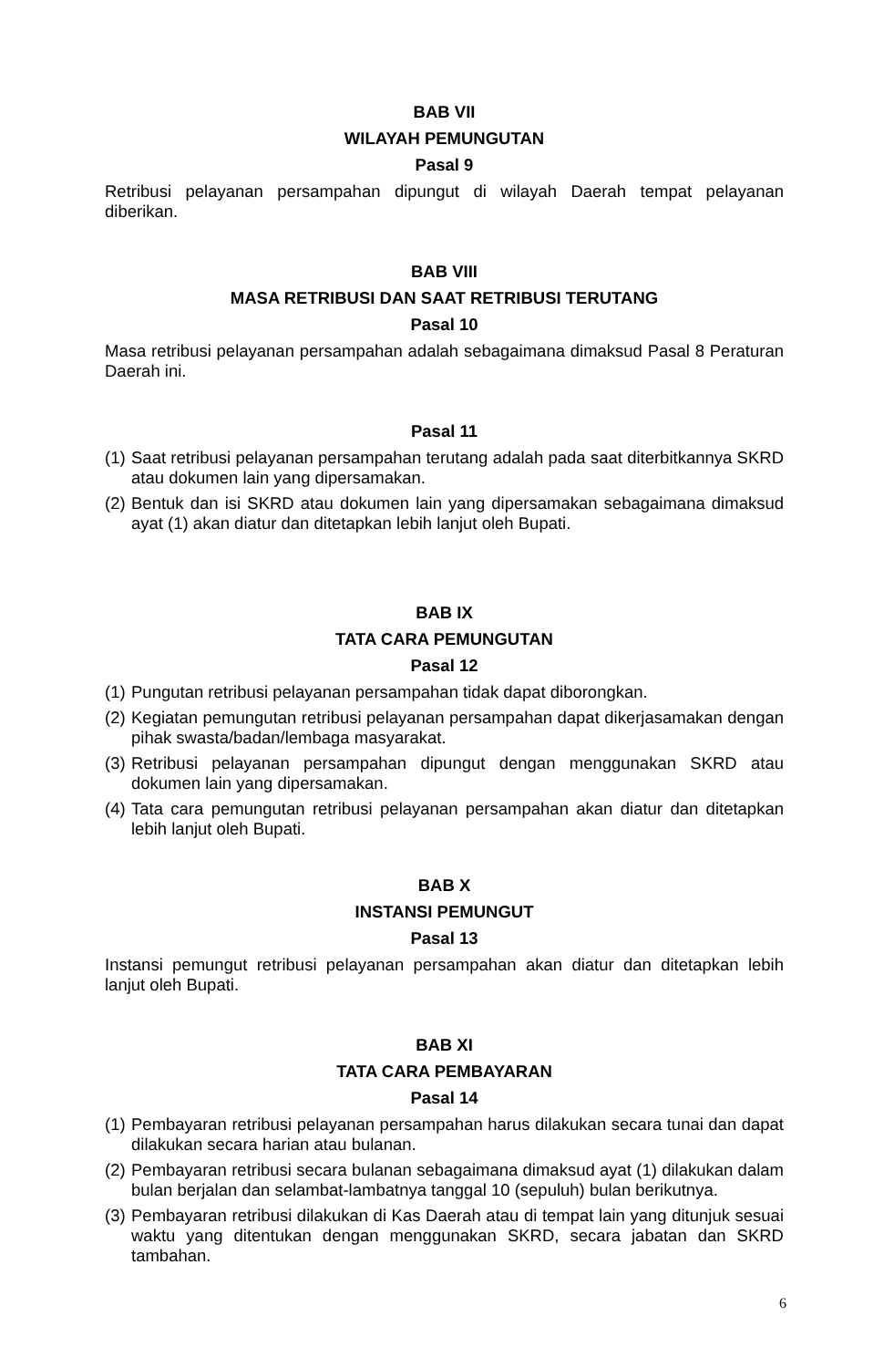BAB VII
WILAYAH PEMUNGUTAN
Pasal 9
Retribusi pelayanan persampahan dipungut di wilayah Daerah tempat pelayanan diberikan.
BAB VIII
MASA RETRIBUSI DAN SAAT RETRIBUSI TERUTANG
Pasal 10
Masa retribusi pelayanan persampahan adalah sebagaimana dimaksud Pasal 8 Peraturan Daerah ini.
Pasal 11
(1) Saat retribusi pelayanan persampahan terutang adalah pada saat diterbitkannya SKRD atau dokumen lain yang dipersamakan.
(2) Bentuk dan isi SKRD atau dokumen lain yang dipersamakan sebagaimana dimaksud ayat (1) akan diatur dan ditetapkan lebih lanjut oleh Bupati.
BAB IX
TATA CARA PEMUNGUTAN
Pasal 12
(1) Pungutan retribusi pelayanan persampahan tidak dapat diborongkan.
(2) Kegiatan pemungutan retribusi pelayanan persampahan dapat dikerjasamakan dengan pihak swasta/badan/lembaga masyarakat.
(3) Retribusi pelayanan persampahan dipungut dengan menggunakan SKRD atau dokumen lain yang dipersamakan.
(4) Tata cara pemungutan retribusi pelayanan persampahan akan diatur dan ditetapkan lebih lanjut oleh Bupati.
BAB X
INSTANSI PEMUNGUT
Pasal 13
Instansi pemungut retribusi pelayanan persampahan akan diatur dan ditetapkan lebih lanjut oleh Bupati.
BAB XI
TATA CARA PEMBAYARAN
Pasal 14
(1) Pembayaran retribusi pelayanan persampahan harus dilakukan secara tunai dan dapat dilakukan secara harian atau bulanan.
(2) Pembayaran retribusi secara bulanan sebagaimana dimaksud ayat (1) dilakukan dalam bulan berjalan dan selambat-lambatnya tanggal 10 (sepuluh) bulan berikutnya.
(3) Pembayaran retribusi dilakukan di Kas Daerah atau di tempat lain yang ditunjuk sesuai waktu yang ditentukan dengan menggunakan SKRD, secara jabatan dan SKRD tambahan.
6